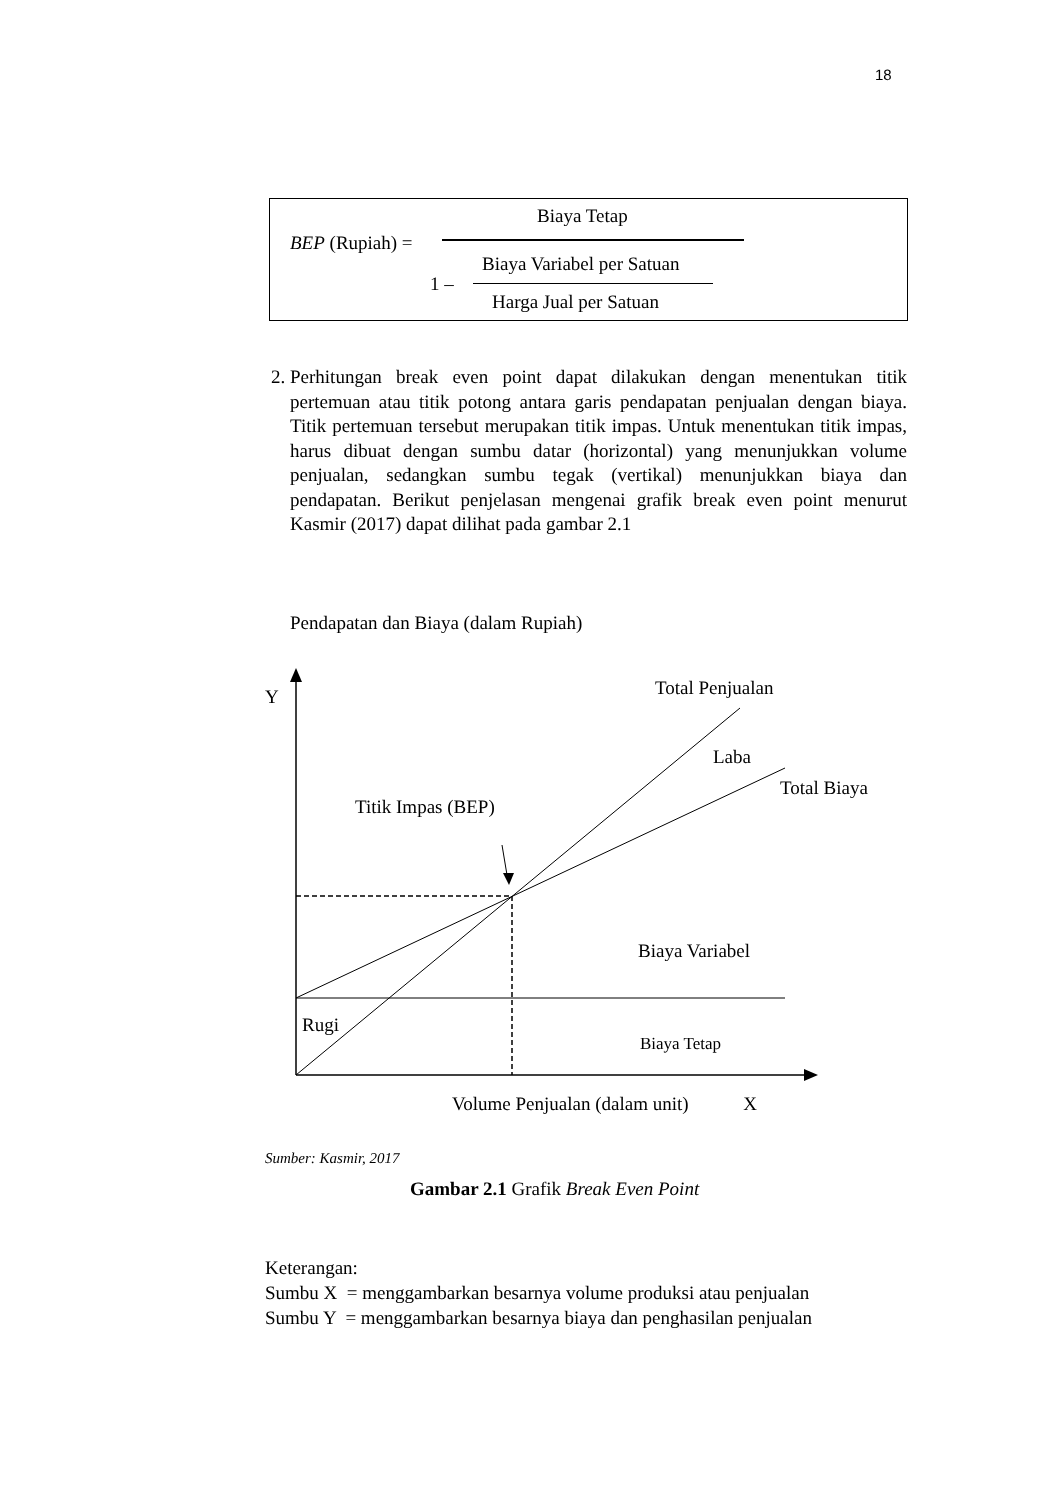18
Biaya Tetap
BEP (Rupiah) =
Biaya Variabel per Satuan
1 –
Harga Jual per Satuan
2. Perhitungan break even point dapat dilakukan dengan menentukan titik pertemuan atau titik potong antara garis pendapatan penjualan dengan biaya. Titik pertemuan tersebut merupakan titik impas. Untuk menentukan titik impas, harus dibuat dengan sumbu datar (horizontal) yang menunjukkan volume penjualan, sedangkan sumbu tegak (vertikal) menunjukkan biaya dan pendapatan. Berikut penjelasan mengenai grafik break even point menurut Kasmir (2017) dapat dilihat pada gambar 2.1
Pendapatan dan Biaya (dalam Rupiah)
Y Total Penjualan
Laba
Total Biaya
Titik Impas (BEP)
Biaya Variabel
Rugi
Biaya Tetap
Volume Penjualan (dalam unit) X
Sumber: Kasmir, 2017
Gambar 2.1 Grafik Break Even Point
Keterangan:
Sumbu X = menggambarkan besarnya volume produksi atau penjualan
Sumbu Y = menggambarkan besarnya biaya dan penghasilan penjualan